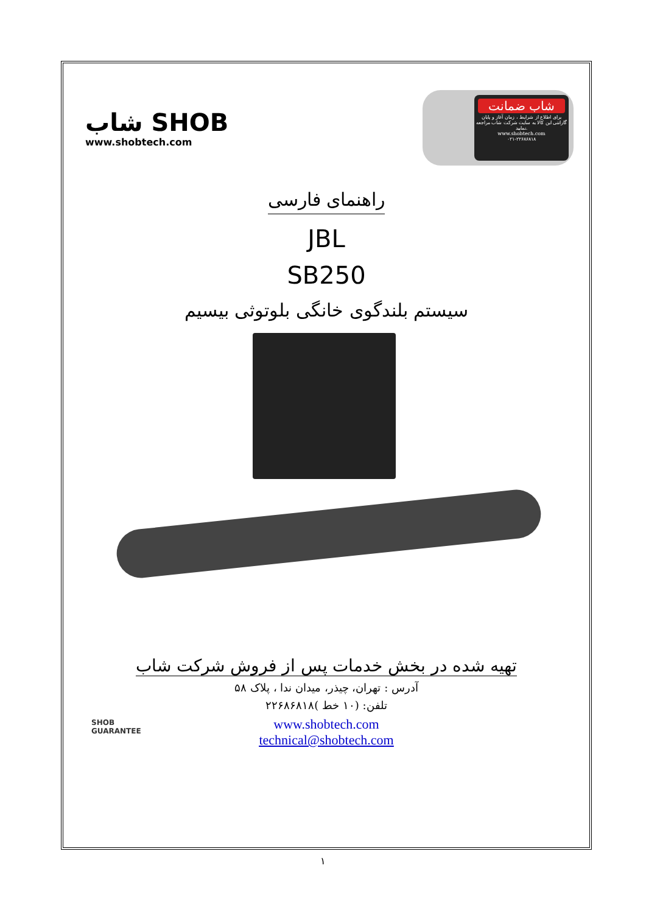شاب SHOB
www.shobtech.com
شاب ضمانت
برای اطلاع از شرایط ، زمان آغاز و پایان گارانتی این کالا به سایت شرکت شاب مراجعه نمایید.
www.shobtech.com
۰۲۱-۲۲۶۸۶۸۱۸
راهنمای فارسی
JBL
SB250
سیستم بلندگوی خانگی بلوتوثی بیسیم
تهیه شده در بخش خدمات پس از فروش شرکت شاب
آدرس : تهران، چیذر، میدان ندا ، پلاک ۵۸
تلفن: (۱۰ خط )۲۲۶۸۶۸۱۸
www.shobtech.com
technical@shobtech.com
SHOB
GUARANTEE
۱